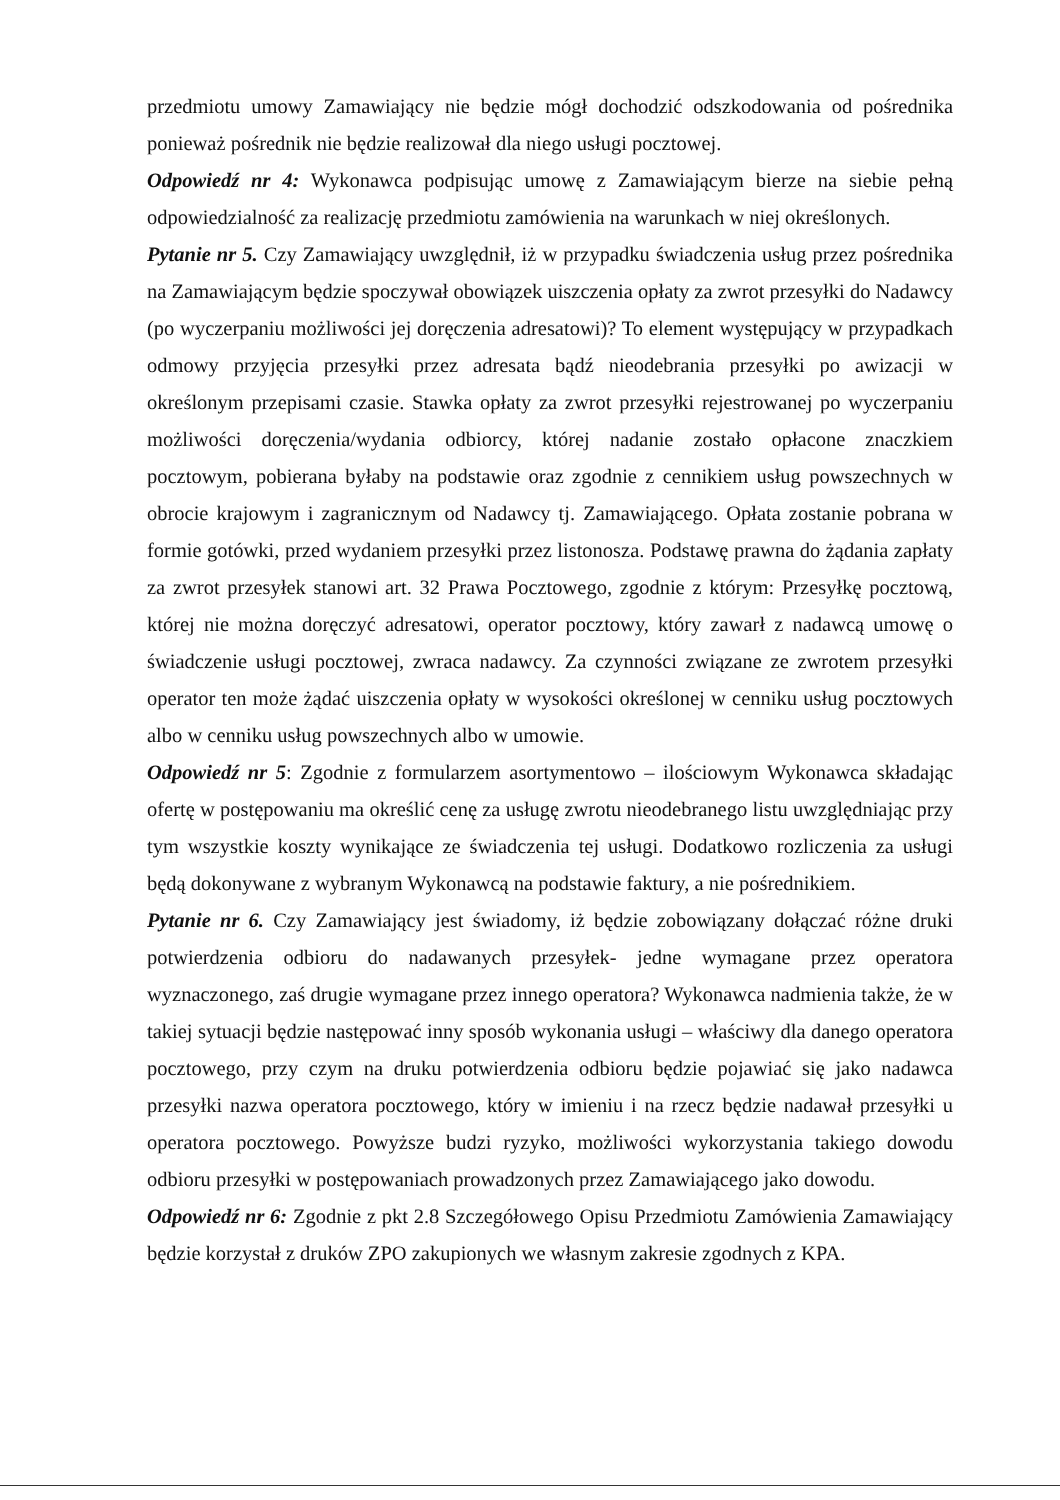przedmiotu umowy Zamawiający nie będzie mógł dochodzić odszkodowania od pośrednika ponieważ pośrednik nie będzie realizował dla niego usługi pocztowej.
Odpowiedź nr 4: Wykonawca podpisując umowę z Zamawiającym bierze na siebie pełną odpowiedzialność za realizację przedmiotu zamówienia na warunkach w niej określonych.
Pytanie nr 5. Czy Zamawiający uwzględnił, iż w przypadku świadczenia usług przez pośrednika na Zamawiającym będzie spoczywał obowiązek uiszczenia opłaty za zwrot przesyłki do Nadawcy (po wyczerpaniu możliwości jej doręczenia adresatowi)? To element występujący w przypadkach odmowy przyjęcia przesyłki przez adresata bądź nieodebrania przesyłki po awizacji w określonym przepisami czasie. Stawka opłaty za zwrot przesyłki rejestrowanej po wyczerpaniu możliwości doręczenia/wydania odbiorcy, której nadanie zostało opłacone znaczkiem pocztowym, pobierana byłaby na podstawie oraz zgodnie z cennikiem usług powszechnych w obrocie krajowym i zagranicznym od Nadawcy tj. Zamawiającego. Opłata zostanie pobrana w formie gotówki, przed wydaniem przesyłki przez listonosza. Podstawę prawna do żądania zapłaty za zwrot przesyłek stanowi art. 32 Prawa Pocztowego, zgodnie z którym: Przesyłkę pocztową, której nie można doręczyć adresatowi, operator pocztowy, który zawarł z nadawcą umowę o świadczenie usługi pocztowej, zwraca nadawcy. Za czynności związane ze zwrotem przesyłki operator ten może żądać uiszczenia opłaty w wysokości określonej w cenniku usług pocztowych albo w cenniku usług powszechnych albo w umowie.
Odpowiedź nr 5: Zgodnie z formularzem asortymentowo – ilościowym Wykonawca składając ofertę w postępowaniu ma określić cenę za usługę zwrotu nieodebranego listu uwzględniając przy tym wszystkie koszty wynikające ze świadczenia tej usługi. Dodatkowo rozliczenia za usługi będą dokonywane z wybranym Wykonawcą na podstawie faktury, a nie pośrednikiem.
Pytanie nr 6. Czy Zamawiający jest świadomy, iż będzie zobowiązany dołączać różne druki potwierdzenia odbioru do nadawanych przesyłek- jedne wymagane przez operatora wyznaczonego, zaś drugie wymagane przez innego operatora? Wykonawca nadmienia także, że w takiej sytuacji będzie następować inny sposób wykonania usługi – właściwy dla danego operatora pocztowego, przy czym na druku potwierdzenia odbioru będzie pojawiać się jako nadawca przesyłki nazwa operatora pocztowego, który w imieniu i na rzecz będzie nadawał przesyłki u operatora pocztowego. Powyższe budzi ryzyko, możliwości wykorzystania takiego dowodu odbioru przesyłki w postępowaniach prowadzonych przez Zamawiającego jako dowodu.
Odpowiedź nr 6: Zgodnie z pkt 2.8 Szczegółowego Opisu Przedmiotu Zamówienia Zamawiający będzie korzystał z druków ZPO zakupionych we własnym zakresie zgodnych z KPA.